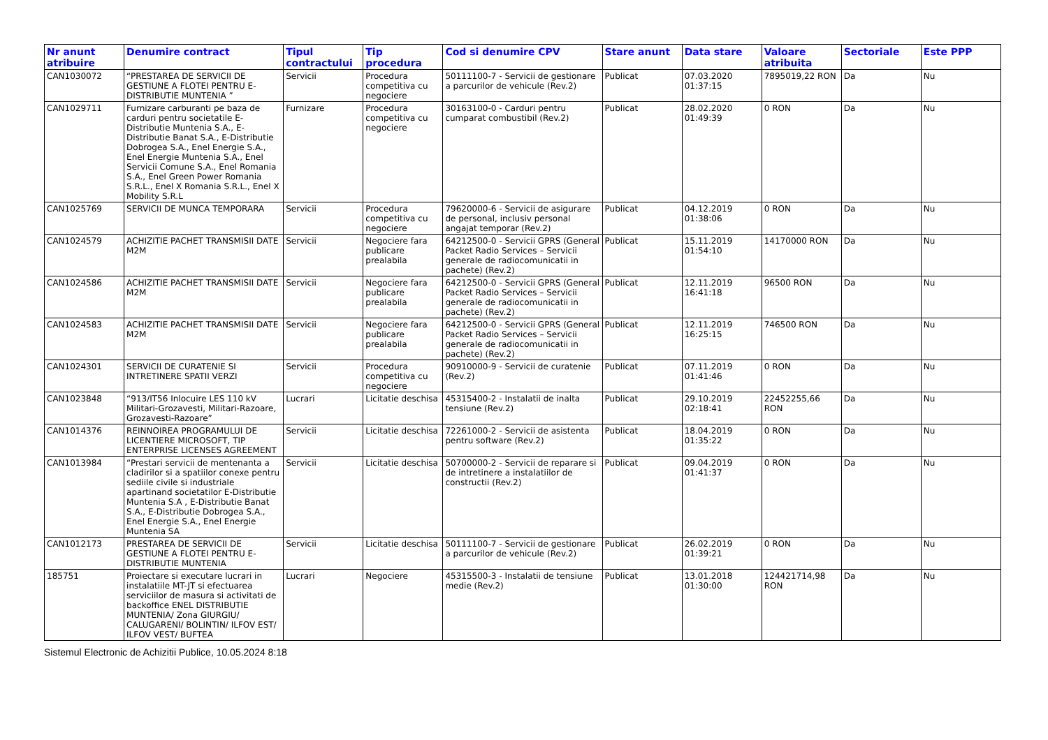| Nr anunt atribuire | Denumire contract | Tipul contractului | Tip procedura | Cod si denumire CPV | Stare anunt | Data stare | Valoare atribuita | Sectoriale | Este PPP |
| --- | --- | --- | --- | --- | --- | --- | --- | --- | --- |
| CAN1030072 | “PRESTAREA DE SERVICII DE GESTIUNE A FLOTEI PENTRU E-DISTRIBUTIE MUNTENIA ” | Servicii | Procedura competitiva cu negociere | 50111100-7 - Servicii de gestionare a parcurilor de vehicule (Rev.2) | Publicat | 07.03.2020 01:37:15 | 7895019,22 RON | Da | Nu |
| CAN1029711 | Furnizare carburanti pe baza de carduri pentru societatile E-Distributie Muntenia S.A., E-Distributie Banat S.A., E-Distributie Dobrogea S.A., Enel Energie S.A., Enel Energie Muntenia S.A., Enel Servicii Comune S.A., Enel Romania S.A., Enel Green Power Romania S.R.L., Enel X Romania S.R.L., Enel X Mobility S.R.L | Furnizare | Procedura competitiva cu negociere | 30163100-0 - Carduri pentru cumparat combustibil (Rev.2) | Publicat | 28.02.2020 01:49:39 | 0 RON | Da | Nu |
| CAN1025769 | SERVICII DE MUNCA TEMPORARA | Servicii | Procedura competitiva cu negociere | 79620000-6 - Servicii de asigurare de personal, inclusiv personal angajat temporar (Rev.2) | Publicat | 04.12.2019 01:38:06 | 0 RON | Da | Nu |
| CAN1024579 | ACHIZITIE PACHET TRANSMISII DATE M2M | Servicii | Negociere fara publicare prealabila | 64212500-0 - Servicii GPRS (General Packet Radio Services – Servicii generale de radiocomunicatii in pachete) (Rev.2) | Publicat | 15.11.2019 01:54:10 | 14170000 RON | Da | Nu |
| CAN1024586 | ACHIZITIE PACHET TRANSMISII DATE M2M | Servicii | Negociere fara publicare prealabila | 64212500-0 - Servicii GPRS (General Packet Radio Services – Servicii generale de radiocomunicatii in pachete) (Rev.2) | Publicat | 12.11.2019 16:41:18 | 96500 RON | Da | Nu |
| CAN1024583 | ACHIZITIE PACHET TRANSMISII DATE M2M | Servicii | Negociere fara publicare prealabila | 64212500-0 - Servicii GPRS (General Packet Radio Services – Servicii generale de radiocomunicatii in pachete) (Rev.2) | Publicat | 12.11.2019 16:25:15 | 746500 RON | Da | Nu |
| CAN1024301 | SERVICII DE CURATENIE SI INTRETINERE SPATII VERZI | Servicii | Procedura competitiva cu negociere | 90910000-9 - Servicii de curatenie (Rev.2) | Publicat | 07.11.2019 01:41:46 | 0 RON | Da | Nu |
| CAN1023848 | “913/IT56 Inlocuire LES 110 kV Militari-Grozavesti, Militari-Razoare, Grozavesti-Razoare” | Lucrari | Licitatie deschisa | 45315400-2 - Instalatii de inalta tensiune (Rev.2) | Publicat | 29.10.2019 02:18:41 | 22452255,66 RON | Da | Nu |
| CAN1014376 | REINNOIREA PROGRAMULUI DE LICENTIERE MICROSOFT, TIP ENTERPRISE LICENSES AGREEMENT | Servicii | Licitatie deschisa | 72261000-2 - Servicii de asistenta pentru software (Rev.2) | Publicat | 18.04.2019 01:35:22 | 0 RON | Da | Nu |
| CAN1013984 | “Prestari servicii de mentenanta a cladirilor si a spatiilor conexe pentru sediile civile si industriale apartinand societatilor E-Distributie Muntenia S.A , E-Distributie Banat S.A., E-Distributie Dobrogea S.A., Enel Energie S.A., Enel Energie Muntenia SA | Servicii | Licitatie deschisa | 50700000-2 - Servicii de reparare si de intretinere a instalatiilor de constructii (Rev.2) | Publicat | 09.04.2019 01:41:37 | 0 RON | Da | Nu |
| CAN1012173 | PRESTAREA DE SERVICII DE GESTIUNE A FLOTEI PENTRU E-DISTRIBUTIE MUNTENIA | Servicii | Licitatie deschisa | 50111100-7 - Servicii de gestionare a parcurilor de vehicule (Rev.2) | Publicat | 26.02.2019 01:39:21 | 0 RON | Da | Nu |
| 185751 | Proiectare si executare lucrari in instalatiile MT-JT si efectuarea serviciilor de masura si activitati de backoffice ENEL DISTRIBUTIE MUNTENIA/ Zona GIURGIU/ CALUGARENI/ BOLINTIN/ ILFOV EST/ ILFOV VEST/ BUFTEA | Lucrari | Negociere | 45315500-3 - Instalatii de tensiune medie (Rev.2) | Publicat | 13.01.2018 01:30:00 | 124421714,98 RON | Da | Nu |
Sistemul Electronic de Achizitii Publice, 10.05.2024 8:18